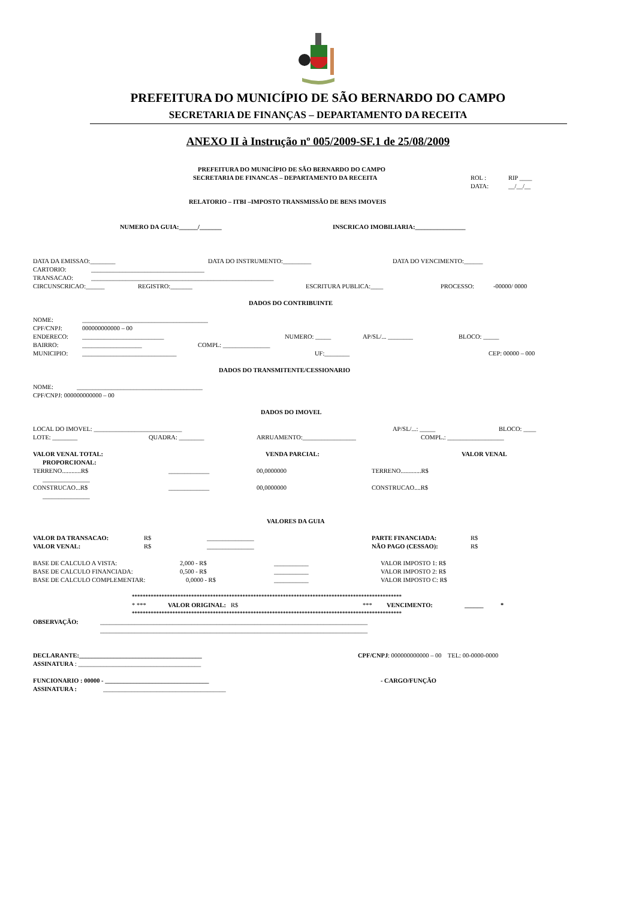PREFEITURA DO MUNICÍPIO DE SÃO BERNARDO DO CAMPO
SECRETARIA DE FINANÇAS – DEPARTAMENTO DA RECEITA
ANEXO II à Instrução nº 005/2009-SF.1 de 25/08/2009
PREFEITURA DO MUNICÍPIO DE SÃO BERNARDO DO CAMPO
SECRETARIA DE FINANCAS – DEPARTAMENTO DA RECEITA ROL : RIP ____
DATA: __/__/__
RELATORIO – ITBI –IMPOSTO TRANSMISSÃO DE BENS IMOVEIS
NUMERO DA GUIA:______/_______ INSCRICAO IMOBILIARIA:________________
DATA DA EMISSAO:________ DATA DO INSTRUMENTO:_________ DATA DO VENCIMENTO:______
CARTORIO: ____________________________________
TRANSACAO: __________________________________________________________
CIRCUNSCRICAO:______ REGISTRO:_______ ESCRITURA PUBLICA:____ PROCESSO: -00000/ 0000
DADOS DO CONTRIBUINTE
NOME: ________________________________________
CPF/CNPJ: 000000000000 – 00
ENDERECO: __________________________ NUMERO: _____ AP/SL/... ________ BLOCO: _____
BAIRRO: ___________________ COMPL: _______________
MUNICIPIO: ______________________________ UF:________ CEP: 00000 – 000
DADOS DO TRANSMITENTE/CESSIONARIO
NOME: ________________________________________
CPF/CNPJ: 000000000000 – 00
DADOS DO IMOVEL
LOCAL DO IMOVEL: ____________________________ AP/SL/...: _____ BLOCO: ____
LOTE: ________ QUADRA: ________ ARRUAMENTO:_________________ COMPL.: __________________
VALOR VENAL TOTAL: VENDA PARCIAL: VALOR VENAL
PROPORCIONAL:
TERRENO............R$ _____________ 00,0000000 TERRENO.............R$
_______________
CONSTRUCAO...R$ _____________ 00,0000000 CONSTRUCAO....R$
_______________
VALORES DA GUIA
VALOR DA TRANSACAO: R$ _______________ PARTE FINANCIADA: R$
VALOR VENAL: R$ _______________ NÃO PAGO (CESSAO): R$
BASE DE CALCULO A VISTA: 2,000 - R$ ___________ VALOR IMPOSTO 1: R$
BASE DE CALCULO FINANCIADA: 0,500 - R$ ___________ VALOR IMPOSTO 2: R$
BASE DE CALCULO COMPLEMENTAR: 0,0000 - R$ ___________ VALOR IMPOSTO C: R$
****************************************************************************************************
* *** VALOR ORIGINAL: R$ *** VENCIMENTO: ______ *
****************************************************************************************************
OBSERVAÇÃO: _____________________________________________________________________________________
_____________________________________________________________________________________
DECLARANTE:_______________________________________ CPF/CNPJ: 000000000000 – 00 TEL: 00-0000-0000
ASSINATURA: _______________________________________
FUNCIONARIO : 00000 - _________________________________ - CARGO/FUNÇÃO
ASSINATURA : _______________________________________